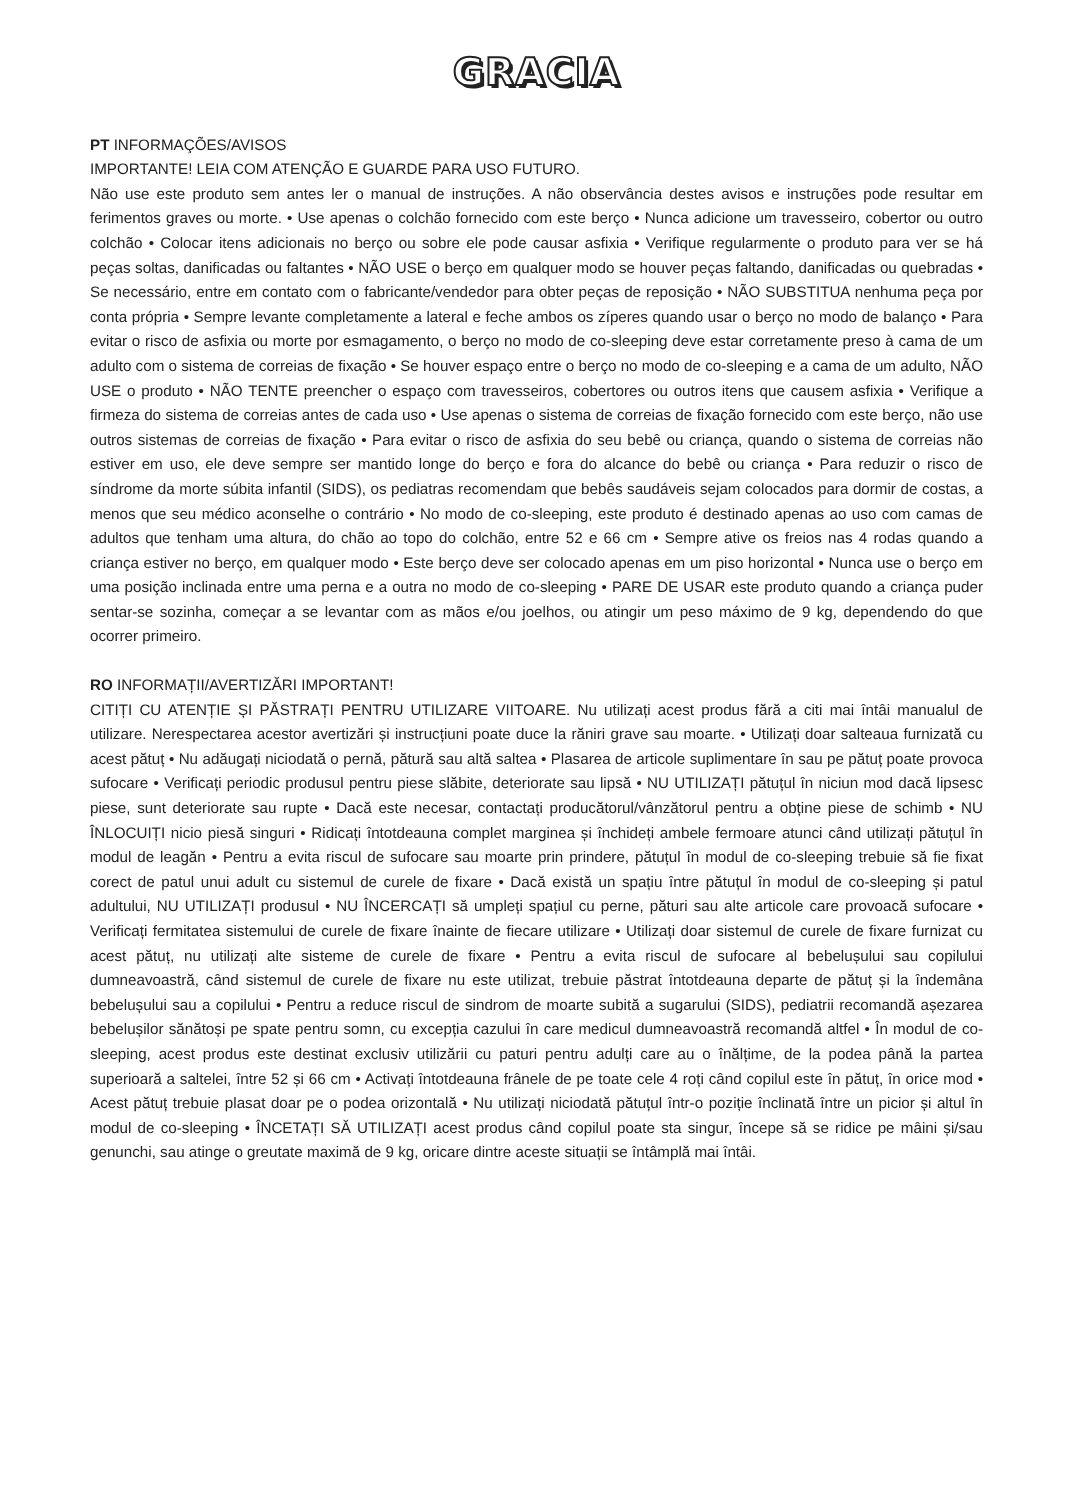GRACIA
PT INFORMAÇÕES/AVISOS
IMPORTANTE! LEIA COM ATENÇÃO E GUARDE PARA USO FUTURO.
Não use este produto sem antes ler o manual de instruções. A não observância destes avisos e instruções pode resultar em ferimentos graves ou morte. • Use apenas o colchão fornecido com este berço • Nunca adicione um travesseiro, cobertor ou outro colchão • Colocar itens adicionais no berço ou sobre ele pode causar asfixia • Verifique regularmente o produto para ver se há peças soltas, danificadas ou faltantes • NÃO USE o berço em qualquer modo se houver peças faltando, danificadas ou quebradas • Se necessário, entre em contato com o fabricante/vendedor para obter peças de reposição • NÃO SUBSTITUA nenhuma peça por conta própria • Sempre levante completamente a lateral e feche ambos os zíperes quando usar o berço no modo de balanço • Para evitar o risco de asfixia ou morte por esmagamento, o berço no modo de co-sleeping deve estar corretamente preso à cama de um adulto com o sistema de correias de fixação • Se houver espaço entre o berço no modo de co-sleeping e a cama de um adulto, NÃO USE o produto • NÃO TENTE preencher o espaço com travesseiros, cobertores ou outros itens que causem asfixia • Verifique a firmeza do sistema de correias antes de cada uso • Use apenas o sistema de correias de fixação fornecido com este berço, não use outros sistemas de correias de fixação • Para evitar o risco de asfixia do seu bebê ou criança, quando o sistema de correias não estiver em uso, ele deve sempre ser mantido longe do berço e fora do alcance do bebê ou criança • Para reduzir o risco de síndrome da morte súbita infantil (SIDS), os pediatras recomendam que bebês saudáveis sejam colocados para dormir de costas, a menos que seu médico aconselhe o contrário • No modo de co-sleeping, este produto é destinado apenas ao uso com camas de adultos que tenham uma altura, do chão ao topo do colchão, entre 52 e 66 cm • Sempre ative os freios nas 4 rodas quando a criança estiver no berço, em qualquer modo • Este berço deve ser colocado apenas em um piso horizontal • Nunca use o berço em uma posição inclinada entre uma perna e a outra no modo de co-sleeping • PARE DE USAR este produto quando a criança puder sentar-se sozinha, começar a se levantar com as mãos e/ou joelhos, ou atingir um peso máximo de 9 kg, dependendo do que ocorrer primeiro.
RO INFORMAȚII/AVERTIZĂRI IMPORTANT!
CITIȚI CU ATENȚIE ȘI PĂSTRAȚI PENTRU UTILIZARE VIITOARE. Nu utilizați acest produs fără a citi mai întâi manualul de utilizare. Nerespectarea acestor avertizări și instrucțiuni poate duce la răniri grave sau moarte. • Utilizați doar salteaua furnizată cu acest pătuț • Nu adăugați niciodată o pernă, pătură sau altă saltea • Plasarea de articole suplimentare în sau pe pătuț poate provoca sufocare • Verificați periodic produsul pentru piese slăbite, deteriorate sau lipsă • NU UTILIZAȚI pătuțul în niciun mod dacă lipsesc piese, sunt deteriorate sau rupte • Dacă este necesar, contactați producătorul/vânzătorul pentru a obține piese de schimb • NU ÎNLOCUIȚI nicio piesă singuri • Ridicați întotdeauna complet marginea și închideți ambele fermoare atunci când utilizați pătuțul în modul de leagăn • Pentru a evita riscul de sufocare sau moarte prin prindere, pătuțul în modul de co-sleeping trebuie să fie fixat corect de patul unui adult cu sistemul de curele de fixare • Dacă există un spațiu între pătuțul în modul de co-sleeping și patul adultului, NU UTILIZAȚI produsul • NU ÎNCERCAȚI să umpleți spațiul cu perne, pături sau alte articole care provoacă sufocare • Verificați fermitatea sistemului de curele de fixare înainte de fiecare utilizare • Utilizați doar sistemul de curele de fixare furnizat cu acest pătuț, nu utilizați alte sisteme de curele de fixare • Pentru a evita riscul de sufocare al bebelușului sau copilului dumneavoastră, când sistemul de curele de fixare nu este utilizat, trebuie păstrat întotdeauna departe de pătuț și la îndemâna bebelușului sau a copilului • Pentru a reduce riscul de sindrom de moarte subită a sugarului (SIDS), pediatrii recomandă așezarea bebelușilor sănătoși pe spate pentru somn, cu excepția cazului în care medicul dumneavoastră recomandă altfel • În modul de co-sleeping, acest produs este destinat exclusiv utilizării cu paturi pentru adulți care au o înălțime, de la podea până la partea superioară a saltelei, între 52 și 66 cm • Activați întotdeauna frânele de pe toate cele 4 roți când copilul este în pătuț, în orice mod • Acest pătuț trebuie plasat doar pe o podea orizontală • Nu utilizați niciodată pătuțul într-o poziție înclinată între un picior și altul în modul de co-sleeping • ÎNCETAȚI SĂ UTILIZAȚI acest produs când copilul poate sta singur, începe să se ridice pe mâini și/sau genunchi, sau atinge o greutate maximă de 9 kg, oricare dintre aceste situații se întâmplă mai întâi.